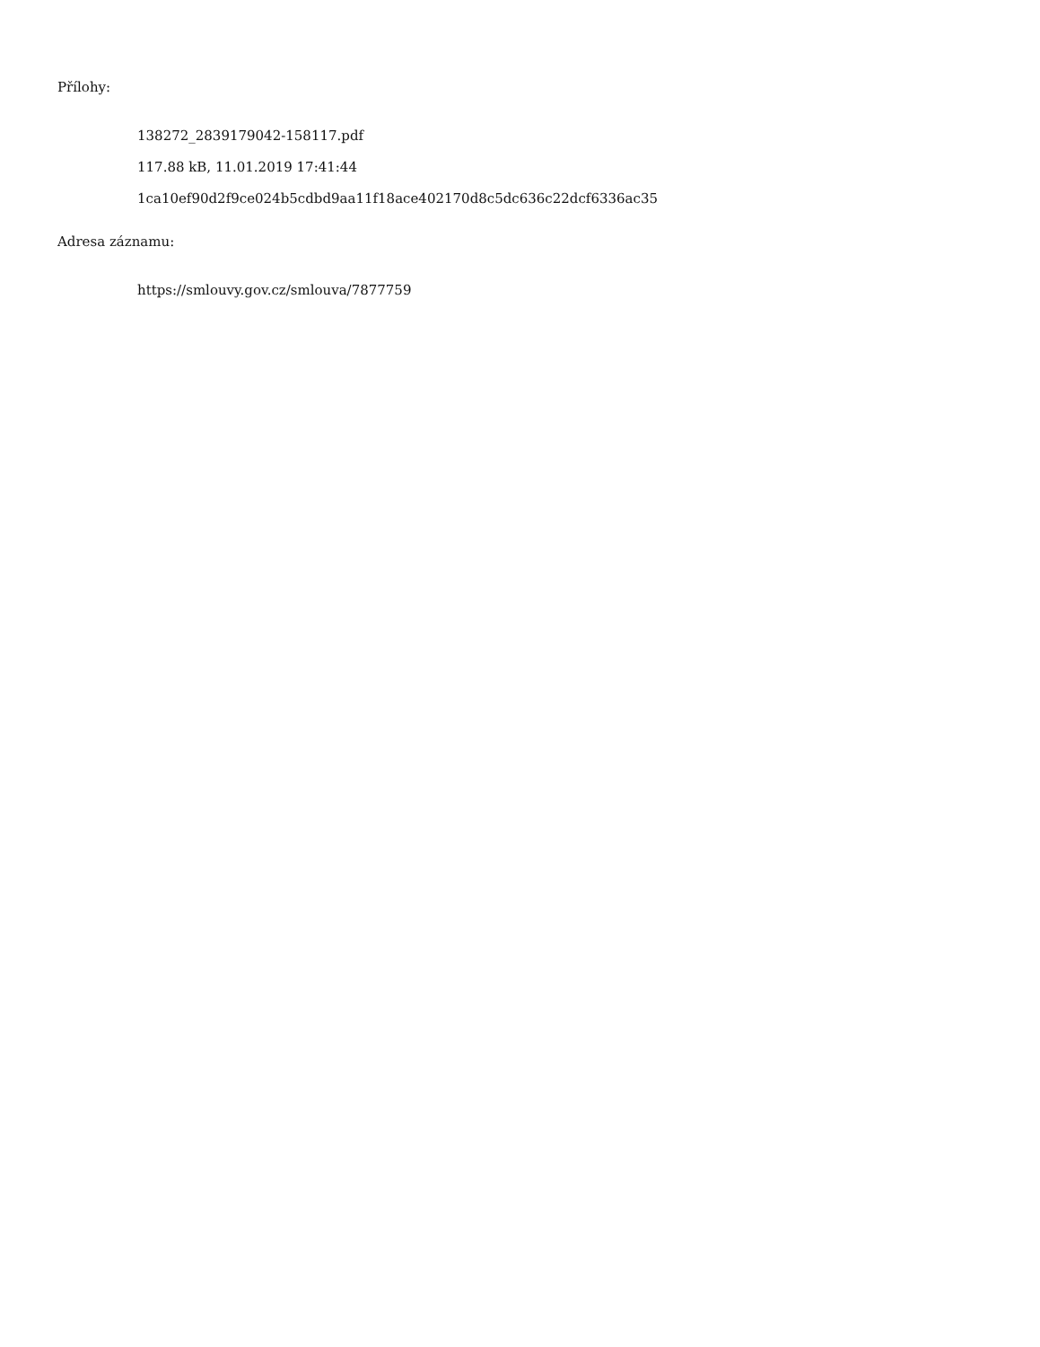Přílohy:
138272_2839179042-158117.pdf
117.88 kB, 11.01.2019 17:41:44
1ca10ef90d2f9ce024b5cdbd9aa11f18ace402170d8c5dc636c22dcf6336ac35
Adresa záznamu:
https://smlouvy.gov.cz/smlouva/7877759